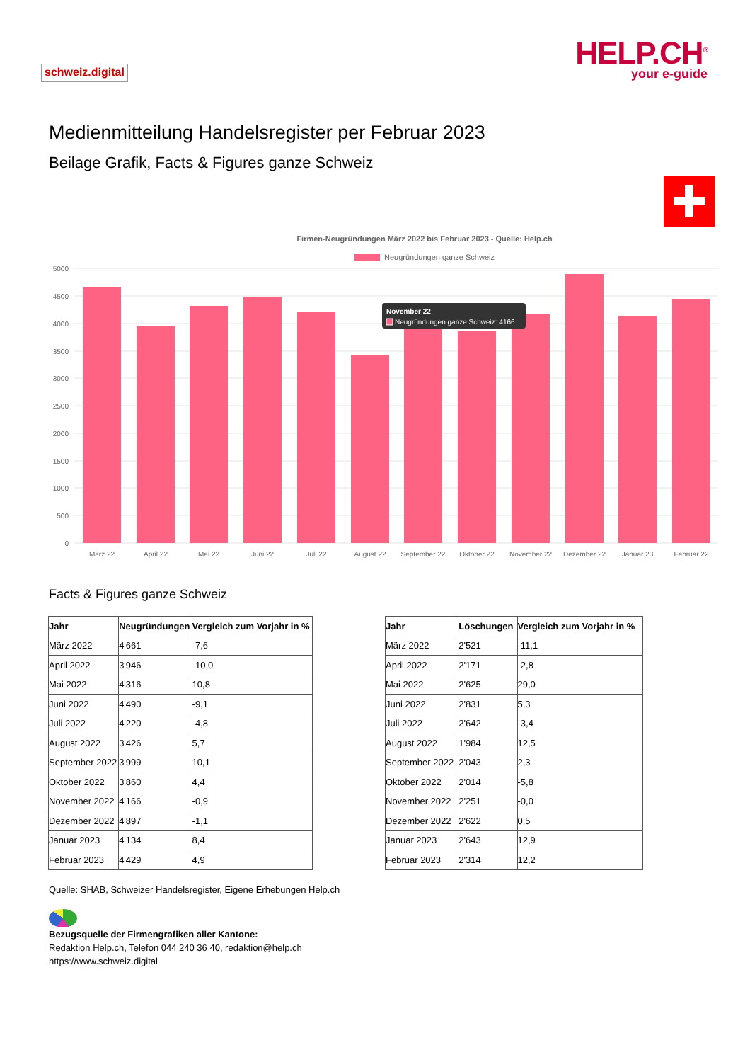schweiz.digital
HELP.CH<sup>®</sup>
your e-guide
Medienmitteilung Handelsregister per Februar 2023
Beilage Grafik, Facts & Figures ganze Schweiz
Firmen-Neugründungen März 2022 bis Februar 2023 - Quelle: Help.ch
Neugründungen ganze Schweiz
5000
4500
4000
3500
3000
2500
2000
1500
1000
500
0
März 22
April 22
Mai 22
Juni 22
Juli 22
August 22
September 22
Oktober 22
November 22
Dezember 22
Januar 23
Februar 22
November 22
Neugründungen ganze Schweiz: 4166
Facts & Figures ganze Schweiz
| Jahr | Neugründungen | Vergleich zum Vorjahr in % |
| --- | --- | --- |
| März 2022 | 4'661 | -7,6 |
| April 2022 | 3'946 | -10,0 |
| Mai 2022 | 4'316 | 10,8 |
| Juni 2022 | 4'490 | -9,1 |
| Juli 2022 | 4'220 | -4,8 |
| August 2022 | 3'426 | 5,7 |
| September 2022 | 3'999 | 10,1 |
| Oktober 2022 | 3'860 | 4,4 |
| November 2022 | 4'166 | -0,9 |
| Dezember 2022 | 4'897 | -1,1 |
| Januar 2023 | 4'134 | 8,4 |
| Februar 2023 | 4'429 | 4,9 |
| Jahr | Löschungen | Vergleich zum Vorjahr in % |
| --- | --- | --- |
| März 2022 | 2'521 | -11,1 |
| April 2022 | 2'171 | -2,8 |
| Mai 2022 | 2'625 | 29,0 |
| Juni 2022 | 2'831 | 5,3 |
| Juli 2022 | 2'642 | -3,4 |
| August 2022 | 1'984 | 12,5 |
| September 2022 | 2'043 | 2,3 |
| Oktober 2022 | 2'014 | -5,8 |
| November 2022 | 2'251 | -0,0 |
| Dezember 2022 | 2'622 | 0,5 |
| Januar 2023 | 2'643 | 12,9 |
| Februar 2023 | 2'314 | 12,2 |
Quelle: SHAB, Schweizer Handelsregister, Eigene Erhebungen Help.ch
Bezugsquelle der Firmengrafiken aller Kantone:
Redaktion Help.ch, Telefon 044 240 36 40, redaktion@help.ch
https://www.schweiz.digital